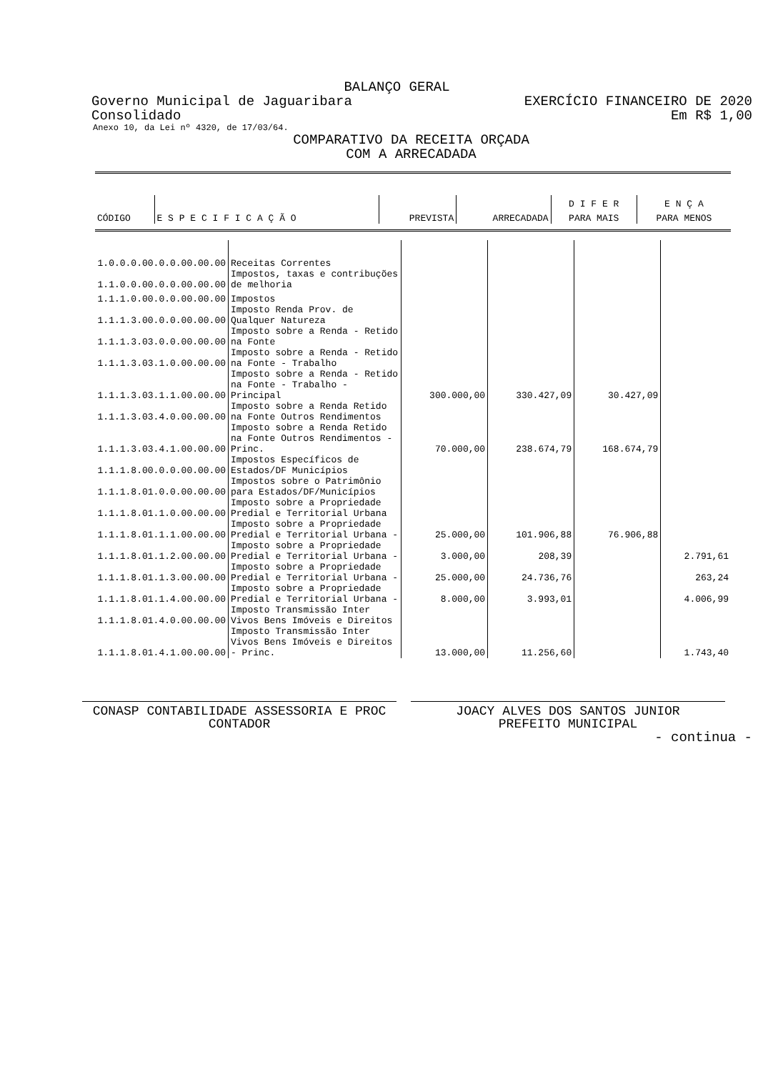BALANÇO GERAL
Governo Municipal de Jaguaribara EXERCÍCIO FINANCEIRO DE 2020
Consolidado Em R$ 1,00
Anexo 10, da Lei nº 4320, de 17/03/64.
COMPARATIVO DA RECEITA ORÇADA
COM A ARRECADADA
| | | | | D I F E R | E N Ç A |
| --- | --- | --- | --- | --- | --- |
| CÓDIGO | E S P E C I F I C A Ç Ã O | PREVISTA | ARRECADADA | PARA MAIS | PARA MENOS |
| 1.0.0.0.00.0.0.00.00.00 | Receitas Correntes | | | | |
| 1.1.0.0.00.0.0.00.00.00 | Impostos, taxas e contribuções de melhoria | | | | |
| 1.1.1.0.00.0.0.00.00.00 | Impostos | | | | |
| 1.1.1.3.00.0.0.00.00.00 | Imposto Renda Prov. de Qualquer Natureza | | | | |
| 1.1.1.3.03.0.0.00.00.00 | Imposto sobre a Renda - Retido na Fonte | | | | |
| 1.1.1.3.03.1.0.00.00.00 | Imposto sobre a Renda - Retido na Fonte - Trabalho | | | | |
| 1.1.1.3.03.1.1.00.00.00 | Imposto sobre a Renda - Retido na Fonte - Trabalho - Principal | 300.000,00 | 330.427,09 | 30.427,09 | |
| 1.1.1.3.03.4.0.00.00.00 | Imposto sobre a Renda Retido na Fonte Outros Rendimentos | | | | |
| 1.1.1.3.03.4.1.00.00.00 | Imposto sobre a Renda Retido na Fonte Outros Rendimentos - Princ. | 70.000,00 | 238.674,79 | 168.674,79 | |
| 1.1.1.8.00.0.0.00.00.00 | Impostos Específicos de Estados/DF Municípios | | | | |
| 1.1.1.8.01.0.0.00.00.00 | Impostos sobre o Patrimônio para Estados/DF/Municípios | | | | |
| 1.1.1.8.01.1.0.00.00.00 | Imposto sobre a Propriedade Predial e Territorial Urbana | | | | |
| 1.1.1.8.01.1.1.00.00.00 | Imposto sobre a Propriedade Predial e Territorial Urbana - | 25.000,00 | 101.906,88 | 76.906,88 | |
| 1.1.1.8.01.1.2.00.00.00 | Imposto sobre a Propriedade Predial e Territorial Urbana - | 3.000,00 | 208,39 | | 2.791,61 |
| 1.1.1.8.01.1.3.00.00.00 | Imposto sobre a Propriedade Predial e Territorial Urbana - | 25.000,00 | 24.736,76 | | 263,24 |
| 1.1.1.8.01.1.4.00.00.00 | Imposto sobre a Propriedade Predial e Territorial Urbana - | 8.000,00 | 3.993,01 | | 4.006,99 |
| 1.1.1.8.01.4.0.00.00.00 | Imposto Transmissão Inter Vivos Bens Imóveis e Direitos | | | | |
| 1.1.1.8.01.4.1.00.00.00 | Imposto Transmissão Inter Vivos Bens Imóveis e Direitos - Princ. | 13.000,00 | 11.256,60 | | 1.743,40 |
CONASP CONTABILIDADE ASSESSORIA E PROC
CONTADOR
JOACY ALVES DOS SANTOS JUNIOR
PREFEITO MUNICIPAL
- continua -